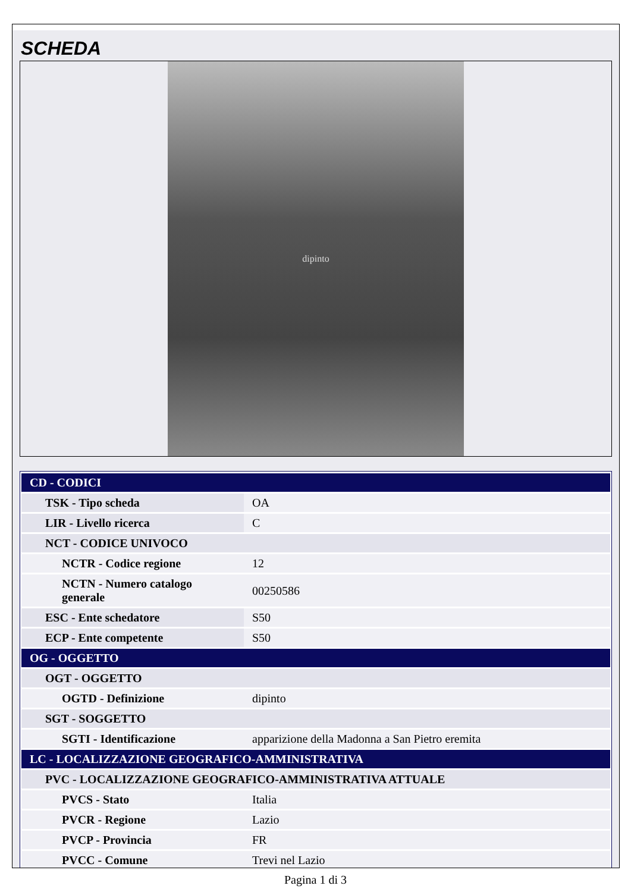SCHEDA
dipinto
| CD - CODICI | |
| TSK - Tipo scheda | OA |
| LIR - Livello ricerca | C |
| NCT - CODICE UNIVOCO | |
| NCTR - Codice regione | 12 |
| NCTN - Numero catalogo generale | 00250586 |
| ESC - Ente schedatore | S50 |
| ECP - Ente competente | S50 |
| OG - OGGETTO | |
| OGT - OGGETTO | |
| OGTD - Definizione | dipinto |
| SGT - SOGGETTO | |
| SGTI - Identificazione | apparizione della Madonna a San Pietro eremita |
| LC - LOCALIZZAZIONE GEOGRAFICO-AMMINISTRATIVA | |
| PVC - LOCALIZZAZIONE GEOGRAFICO-AMMINISTRATIVA ATTUALE | |
| PVCS - Stato | Italia |
| PVCR - Regione | Lazio |
| PVCP - Provincia | FR |
| PVCC - Comune | Trevi nel Lazio |
Pagina 1 di 3